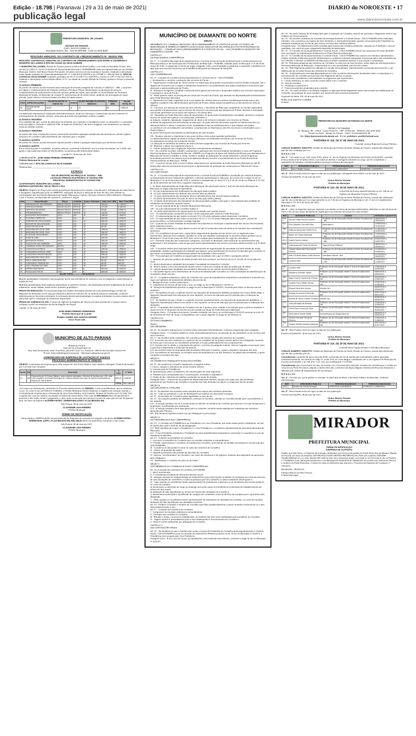Edição - 18.798 | Paranavaí | 29 a 31 de maio de 2021|
DIARIO do NOROESTE • 17
publicação legal
www.diariodonoroeste.com.br
PREFEITURA MUNICIPAL DE LOANDA
ESTADO DO PARANÁ
CNPJ 76.972.074/0001-51
Rua Mato Grosso, 354 - CEP 87.900-000 - Fone 44-3425-8400
RESCISÃO AMIGÁVEL DO CONTRATO DE CREDENCIAMENTO Nº. 48/2021-PML
RESCISÃO CONTRATUAL AMIGÁVEL DO CONTRATO DE CREDENCIAMENTO QUE ENTRE SI CELEBRAM O MUNICÍPIO DE LOANDA E RITA DE CASSIA DA SILVA SANDER
O MUNICÍPIO DE LOANDA, Estado do Paraná, pessoa jurídica de direito público, com sede na Rua Mato Grosso, 354, inscrita no CNPJ nº. 76.972.074/0001-51 doravante denominada CONTRATANTE neste ato representado por seu Prefeito Municipal, Senhor José Maria Pereira Fernandes, em pleno exercício de seu mandato e funções, residente e domiciliado nesta cidade, portador da Cédula de Identidade RG nº. 2.045.879-8 SSP/PR e do CPF/MF nº. 389.032.969-15, RITA DE CASSIA DA SILVA SANDER, brasileira, portadora do RG nº 12.349.772-4 SSP/PR e, inscrita no CPF nº 092.162.749-13, residente e domiciliada na Rua Antônio Mella, nº 07, na cidade de Loanda, Estado do Paraná, ajustam e firmam a presente rescisão.
CLÁUSULA PRIMEIRA
As partes em comum acordo resolvem pela realização de rescisão amigável do Contrato nº 048/2021 – PML, o qual tem por objeto o Credenciamento de Pessoas Jurídicas e Pessoas Físicas interessadas na prestação de serviços complementares de profissionais na área de serviços gerais de saúde, para atender as necessidades da Secretaria Municipal de Saúde, do Município de Loanda-Pr, pelo período de 06 (seis) meses, podendo ser prorrogado por igual período, pelos valores e serviços fixados nos itens da tabela abaixo.
| ITEM | ESPECIFICAÇÕES | VALOR PLANTÃO 12 HORAS R$ | VAGAS | QUANT MÁXIMA PLANTÕES MENSAIS | PERÍODO MÊS | VALOR TOTAL R$ |
| --- | --- | --- | --- | --- | --- | --- |
| 06 | Serviços gerais saúde | 84,50 | 01 | 15 | 06 | 7.605,00 |
Considerando requerimento solicitando descredenciamento, tendo em vista que a credenciada não tem interesse no prosseguimento do referido contrato, razão pela qual esta municipalidade acolheu o pedido.
CLÁUSULA SEGUNDA
Fica estabelecido que, a partir da assinatura do presente, por consenso e transigência entre o contratante e o contratado, está rescindido o Contrato nº 048/2021-PML, firmado em 20/05/2021, de forma amigável, com fundamento na cláusula sexta do referido contrato.
CLÁUSULA TERCEIRA
As partes dão entre si quitações mútuas, declarando inexistirem quaisquer pendências decorrentes do contrato original, tampouco ter ocorrido o descumprimento das cláusulas que o compõe.
CLÁUSULA QUARTA
As partes em comum acordo renunciam expressamente o direito a qualquer indenização que porventura existir.
CLÁUSULA QUINTA
E por estarem justas e acordadas, as partes assinam o presente instrumento, por si e seus sucessores, em 3 (três) vias iguais e rubricadas para todos os fins de direito, na presença das testemunhas abaixo.
Loanda-Pr, 26 de maio de 2021.
CREDENCIANTE : JOSÉ MARIA PEREIRA FERNANDES
Prefeito Municipal de Loanda
CREDENCIADO: RITA DE CASSIA DA SILVA SANDER
Testemunhas: ____________________ ____________________
EXTRATO
ATA DE REGISTRO DE PREÇOS Nº 101/2021 – PML
LICITAÇÃO PREGÃO ELETRÔNICO Nº 043/2021-PML
PROCESSO ADMINISTRATIVO Nº 072/2021-PML
CONTRATANTE: MUNICÍPIO DE LOANDA
EMPRESA DETENTORA: INOVA TRUCK LTDA
OBJETO: Registro de Preços para eventual prestação de serviços de conserto, manutenção e substituição de velocímetros e tacógrafos, regularização junto ao INMETRO, reposição de peças e utilização de mão de obra, para atender as necessidades das Secretarias Municipais de Saúde, Educação e Cultura, Serviços Urbanos e Meio Ambiente e Esportes Lazer e Turismo, do Município de Loanda-Pr, conforme a seguir:
| Item | Especificação | Marca | Unidade | Quant. Estimada | Valor Unit. (R$) | Valor Total (R$) |
| --- | --- | --- | --- | --- | --- | --- |
| 1 | AFERIÇÃO DE TACÓGRAFO | INOVA TRUCK | SERVIÇ | 37 | 100,00 | 3.700,00 |
| 2 | SERVIÇO ENSAIO | INOVA TRUCK | SERVIÇ | 37 | 172,50 | 6.382,50 |
| 3 | SERVIÇO SELAGEM | INOVA TRUCK | SERVIÇ | 37 | 83,49 | 3.089,13 |
| 4 | PROGRAMAÇÃO | INOVA TRUCK | SERVIÇ | 18 | 115,00 | 2.070,00 |
| 5 | MOLDURA TACÓGRAFO | VDO | UN | 10 | 145,00 | 1.450,00 |
| 6 | PLATINA COMPLETA | VDO | UN | 6 | 500,00 | 3.000,00 |
| 7 | SENSOR DE VELOCIDADE | VDO | UN | 10 | 540,00 | 5.400,00 |
| 8 | MOTOR DE VELOCIDADE | VDO | UN | 10 | 230,00 | 2.300,00 |
| 9 | JOGO DE AGULHA | VDO | UN | 15 | 95,00 | 1.425,00 |
| 10 | MAQUINA RELOGIO 1308 | VDO | UN | 10 | 195,00 | 1.950,00 |
| 11 | MAQUINA RELOGIO 1318 | VDO | UN | 10 | 240,00 | 2.400,00 |
| 12 | PLACA DE TACÓGRAFO | VDO | UN | 10 | 470,00 | 4.700,00 |
| 13 | GAVETA 1390 | VDO | UN | 10 | 290,00 | 2.900,00 |
| 14 | MOTOR DE PASSO | VDO | UN | 10 | 290,00 | 2.900,00 |
| 15 | PLACA CIR. DA LÂMPADA | VDO | UN | 10 | 140,00 | 1.400,00 |
| 16 | TOMADAS PARA TACÓGRAFO | REVIQ | UN | 15 | 18,00 | 270,00 |
| 17 | CHICOTE ELÉTRICO | REVIQ | UN | 10 | 190,00 | 1.900,00 |
| 18 | CONJUNTO DISPLAY 1390 | VDO | UN | 10 | 650,00 | 6.500,00 |
| 19 | CONJUNTO REGISTRADOR | VDO | UN | 10 | 295,00 | 2.950,00 |
| 20 | MAQUINA RELOGIO 1319 | VDO | UN | 10 | 245,00 | 2.450,00 |
| 21 | FACA 1390/1318/1308 | VDO | UN | 10 | 55,00 | 550,00 |
| 22 | CONJUNTO TRANSIÇÃO | VDO | UN | 10 | 48,00 | 480,00 |
| 23 | EIXO TRANSIÇÃO 1390 | VDO | UN | 15 | 68,00 | 1.020,00 |
| 24 | IMPRESSOR BVDR | VDO | UN | 4 | 500,00 | 2.000,00 |
| 25 | PLACA AJUSTE W | VDO | UN | 6 | 400,00 | 2.400,00 |
| VALOR TOTAL.................R$ 65.586,63 | | | | | | |
01.1 As quantidades constantes no(s) quadro(s) acima são estimativas de consumo, não se obrigando a administração à aquisição total.
01.2 A(s) quantidade(s) do(s) objeto(s) estimado(s) no presente certame, não poderá(ão) ser(em) ampliada(s) por meio de aditamento, sendo vedado, dessa forma, aumento quantitativo.
PRAZO DE EXECUÇÃO: Os serviços/entrega dos objetos solicitados deverão ser executados/entrega no Pátio de Máquinas do Município ou em situação específica deverá os mesmos ser na sede da empresa contratada, conforme determinação da Secretaria solicitante. A contratada deverá executa/entregar os objetos solicitados no prazo máximo de 03 (três) dias após a solicitação da Secretaria responsável.
PRAZO DE VIGÊNCIA DA ATA: O prazo de vigência do Registro de Preços será pelo período de 12 (doze) meses, contados a partir da assinatura da Ata de Registro de Preços
Loanda, 27 de maio de 2021.
JOSÉ MARIA PEREIRA FERNANDES
Prefeito Municipal de Loanda
ROSELI GOMES DOS SANTOS DEPIERI
Inova Truck Ltda
MUNICÍPIO DE ALTO PARANÁ
Estado do Paraná
CNPJ Nº 76.279.967/0001-16
Rua José de Anchieta, 1641–Fone/Fax: (44) 3447.1122–Cx. Postal 61–CEP:87750-000-Alto Paraná–PR
E-mail: licitacao@altoparana.pr.gov.br - http://www.altoparana.pr.gov.br
COMUNICADO DE DISPENSA DE LICITAÇÃO Nº 016/2021
PROCESSO ADMINISTRATIVO Nº 059/2021
OBJETO: Contratação de empresa para a Escavação de uma Fossa Séptica mais material, metragem: 3metros de fundura por 1,20 total 3,60 completa.
| Quant | UN | Descrição | V. Unit. | V. Total |
| --- | --- | --- | --- | --- |
| 01 | UN | Escavação de 01 Fossa Séptica, mais material metragem: 3metros de fundura por 1,20, total 3,60 completa na Escola Municipal de Cristiano Barbon,(na casa do caseiro) localizada no Distrito de Santa Maria. | 430,00 | 1.548,00 |
| | | | TOTAL | R$1.548,00 |
Com base nas informações constantes no Processo Administrativo nº 059/2021, e ante as justificativas, que se embasou no art. 24, inciso II da Lei Federal nº 8.666/93, o Prefeito Municipal resolve dispensar a exigência de licitação visando a Contratação de empresa para a escavação de uma Fossa Séptica, mais material, 3metros de fundura por 1,20 total 3,60 completa (na casa do caseiro), localizada no Distrito de Santa Maria. Pelo valor de R$1.548,00 (Hum mil quinhentos e quarenta e oito reais), sendo o pagamento a vista, após a execução dos serviços e prazo de execução em até 15 (quinze) dias, em favor da empresa ALTEMIR FIATES– 02959570936 (CNPJ: 27.112.881/0001-99).
Alto Paraná, 28 de maio de 2021.
CLAUDEMIR JOIA PEREIRA
Prefeito Municipal
TERMO DE RATIFICAÇÃO
Torna pública a RATIFICAÇÃO do procedimento de Dispensa de Licitação em epígrafe a empresa ALTEMIR FIATES – 02959570936: (CNPJ: 27.112.881/0001-99), R$1.548,00 (Hum mil quinhentos e quarenta e oito reais).
Alto Paraná, 28 de maio de 2021.
CLAUDEMIR JÓIA PEREIRA
Prefeito Municipal
MUNICÍPIO DE DIAMANTE DO NORTE
MINUTA
REGIMENTO DO CONSELHO MUNICIPAL DE ACOMPANHAMENTO E CONTROLE SOCIAL DO FUNDO DE MANUTENÇÃO E DESENVOLVIMENTO DA EDUCAÇÃO BÁSICA E DE VALORIZAÇÃO DOS PROFISSIONAIS DA EDUCAÇÃO – CONSELHO DE ACOMPANHAMENTO E CONTROLE SOCIAL - CACS FUNDEB DO MUNICÍPIO DE DIAMANTE DO NORTE – PR.
CAPÍTULO I
DA FINALIDADE E COMPETÊNCIA
Art. 1º - O Conselho Municipal de Acompanhamento e Controle Social do Fundo de Manutenção e Desenvolvimento da Educação Básica e de Valorização dos Profissionais da Educação – FUNDEB, instituído pela Lei Municipal nº 20 de 26 de março de 2021, é organizado na forma de órgão colegiado e tem como finalidade acompanhar a repartição, transferência e aplicação dos recursos financeiros do FUNDEB do Município de Diamante do Norte/PR.
CAPÍTULO II
DAS COMPETÊNCIAS
Art. 2º - Compete ao Conselho de Acompanhamento e Controle Social - CACS FUNDEB:
I - Acompanhar e controlar a aplicação dos recursos do Fundo;
II - Supervisionar a realização do censo escolar e a elaboração da proposta orçamentária anual no âmbito municipal, com o objetivo de concorrer para o regular e tempestivo tratamento e encaminhamento dos dados estatísticos e financeiros que alicerçam a operacionalização do Fundo;
III - Examinar os registros contábeis e demonstrativos gerenciais mensais e atualizados relativos aos recursos repassados e recebidos à conta do Fundo;
IV - Emitir parecer sobre as prestações de contas dos recursos do Fundo, que deverão ser disponibilizadas trimestralmente pelo Poder Executivo Municipal;
V - Apresentar ao Poder Legislativo local e aos órgãos de controle interno e externo manifestação formal acerca dos registros contábeis e dos demonstrativos gerenciais do Fundo, dando ampla transparência ao documento em sítio da internet;
VI - Convocar, por decisão da maioria de seus membros, o Secretário de Educação competente ou servidor equivalente para prestar esclarecimentos acerca do fluxo de recursos e da execução das despesas do Fundo, devendo a autoridade convocada apresentar-se em prazo não superior a 30 (trinta) dias;
VII - Requisitar ao Poder Executivo cópia de documentos, os quais serão imediatamente concedidos, devendo a resposta ocorrer em prazo não superior a 20 (vinte) dias, referentes a:
a) licitação, empenho, liquidação e pagamento de obras e de serviços custeados com recursos do Fundo;
b) folhas de pagamento dos profissionais da educação, as quais deverão discriminar aqueles em efetivo exercício na educação básica e indicar o respectivo nível, modalidade ou tipo de estabelecimento a que estejam vinculados;
c) convênios com as instituições comunitárias, convencionais ou filantrópicas sem fins lucrativos e conveniadas com o Poder Público e
d) outras informações necessárias ao desempenho de suas funções.
VIII - Realizar vistorias e inspetorias in loco para verificar, entre outras questões pertinentes:
a.o desenvolvimento regular de obras e serviços efetuados nas instituições escolares com recursos do Fundo;
b.a adequação do serviço de transporte escolar;
c.a utilização em benefício do sistema de ensino de bens adquiridos com recursos do Fundo para esse fim.
IX - Elaborar e alterar seu regimento interno e
X - Outras atribuições que a legislação específica eventualmente estabeleça.
§ 1º - Ao conselho incumbe, também, acompanhar a aplicação dos recursos federais transferidos à conta do Programa Nacional de Apoio ao Transporte do Escolar - PNATE e do Programa de Apoio aos Sistemas de Ensino para Atendimento à Educação de Jovens e Adultos e, ainda, receber e analisar as prestações de contas referentes a esses Programas, formulando pareceres conclusivos acerca da aplicação desses recursos e encaminhando-os ao Fundo Nacional de Desenvolvimento da Educação - FNDE.
§ 2º - O parecer de que trata o inciso IV deste artigo deverá ser apresentado ao Poder Executivo Municipal em até 30 (trinta) dias antes do vencimento do prazo para a apresentação da prestação de contas junto ao Tribunal de Contas.
CAPÍTULO III
DA COMPOSIÇÃO
Art. 3º - O Conselho Municipal de Acompanhamento e Controle Social do FUNDEB é constituído por membros titulares, acompanhados de seus respectivos suplentes, conforme representação e indicação, de acordo com o artigo 2o da Lei Municipal nº 20 de 26 de março de 2021, e conforme o estabelecido no inciso IV e § 1º do art. 34 da Lei Federal nº 14.113, de 25 de dezembro de 2020 terá a seguinte composição:
I - 02 (dois) representantes do Poder Executivo Municipal, dos quais pelo menos 1 (um) da Secretaria Municipal de Educação ou órgão educacional equivalente;
II - 01 (um) representante dos professores da educação básica pública;
III - 01 (um) representante dos diretores das escolas básicas públicas;
IV - 01 (um) representante dos servidores técnico-administrativos das escolas básicas públicas;
V - 02 (dois) representantes dos pais de alunos da educação básica pública;
VI - 02 (dois) representantes dos estudantes da educação básica pública, dos quais 1 (um) indicado pela entidade de estudantes secundaristas, quando houver;
VII – 01 (um) representante do Conselho Municipal de Educação;
VIII – 01 (um) representante do Conselho Tutelar e
IX - 02 (dois) representantes de organizações da sociedade civil, quando houver.
§ 1º - Os representantes constantes do inciso I serão indicados pelo Chefe do Poder Executivo.
§ 2º - Os representantes de que tratam os incisos VII e VIII serão indicados pelos respectivos Conselhos.
§ 3º - Os representantes de que tratam os incisos II, III, IV, V, VI e IX serão indicados pelos seus pares, através de processo eletivo, na forma prevista no artigo seguinte.
§ 4º - Quando não houver entidade de estudantes secundaristas no município o representante dos alunos será escolhido pelos respectivos pares.
§ 5º - A indicação referida no caput deverá ocorrer em até 20 (vinte) dias antes do término do mandato dos conselheiros anteriores.
§ 6º - Os conselheiros de que trata o caput deste artigo deverão guardar vínculo formal com os segmentos que representam, devendo esta condição constituir-se como pré-requisito à participação no processo eletivo previsto na Lei Municipal nº 20 de 26 de março de 2021, bem como condição para manutenção do cargo de conselheiro.
§ 7º - Havendo sindicatos das respectivas categorias, com base no Município, estes indicarão os representantes dos professores e dos servidores, caso em que para esses representantes não haverá o processo eletivo previsto no § 3º deste artigo.
§ 8º - O processo eletivo para indicação dos representantes de organizações da sociedade civil será dotado de ampla publicidade, vedada a participação de entidades que figurem como beneficiárias de recursos fiscalizados pelo Conselho ou que sejam contratadas pela administração pública da localidade a título oneroso.
§ 9º - Para participar do Conselho as organizações da sociedade civil a que se refere o parágrafo anterior:
I – deverão ser pessoas jurídicas de direito privado sem fins lucrativos, nos termos da Lei nº 13.019, de 31 de julho de 2014;
II – devem desenvolver atividades direcionadas à localidade do respectivo Conselho;
III - devem atestar o seu funcionamento há pelo menos 1 (um) ano contado da data de publicação do edital;
IV – devem desenvolver atividades relacionadas à educação ou ao controle social dos gastos públicos e
V - não podem figurar como beneficiárias de recursos fiscalizados pelo Conselho ou como contratadas da administração da localidade a título oneroso.
Art. 4º – O suplente substituirá o titular do Conselho nos casos de impedimentos temporários e provisórios e assumirá sua vaga nas hipóteses de afastamento definitivo decorrente de:
I - desligamento por motivos particulares;
II - rompimento do vínculo de que trata o § 6o, do artigo 2o da Lei Municipal nº 20/2021 e
III - situação de impedimento previsto no artigo 5o da Lei Municipal nº 20/2021, incorrida pelo titular no decorrer de seu mandato.
§ 1º - Na hipótese em que o suplente incorrer nas situações de afastamento definitivo previstas nos incisos deste artigo, o segmento representado fará indicação de novo suplente, na forma da indicação que foi utilizada para a indicação do afastado.
§ 2º - Na hipótese em que o titular e o suplente incorram simultaneamente nas situações de afastamentos definitivos, o segmento representado indicará novo titular e novo suplente, na forma de indicação que foi utilizada para a indicação dos afastados.
Art. 5º – O mandato dos membros do Conselho será de 4 (quatro) anos, vedada a recondução para o próximo mandato, e iniciar-se-á em 1º de janeiro do terceiro ano de mandato do titular do Poder Executivo Municipal.
Parágrafo Único - O mandato do primeiro Conselho instituído com fulcro na Lei Municipal nº 20/2021 encerrar-se-á em 31 de dezembro de 2022 de modo a compatibilizar com o prazo disposto no artigo 9o da referida Lei.
CAPÍTULO IV
DO FUNCIONAMENTO
Seção I
DAS REUNIÕES
Art. 6º - As reuniões ordinárias do Conselho serão realizadas trimestralmente, conforme programado pelo colegiado.
Parágrafo Único - O Conselho poderá se reunir extraordinariamente por convocação do seu presidente ou de um terço dos seus membros.
Art. 7º - As reuniões serão realizadas com a presença da maioria simples dos membros do Conselho.
§ 1º. A reunião não será realizada se o quórum não se completar até 30 (trinta) minutos após a hora designada, lavrando-se termo que mencionará os conselheiros presentes e os que justificadamente não compareceram.
§ 2º. Quando não for obtida a composição de quórum, na forma do parágrafo anterior, será em segunda convocação, para a qual ficará dispensada a verificação de quórum.
§ 3º. As reuniões serão secretariadas pela Secretária eleita pelo Conselho, a quem competirá a lavratura das atas.
§ 4º. Na ausência da Secretária, as reuniões serão secretariadas por um dos membros, escolhido pelo presidente, a quem competirá a lavratura das atas.
SEÇÃO II
DA ORDEM DOS TRABALHOS E DAS DISCUSSÕES
Art. 8º - As reuniões do Conselho obedecerão à seguinte ordem:
I. Leitura, votação e assinatura da ata da reunião anterior;
II. Comunicação da Presidência;
III. Apresentação, pelos conselheiros, de comunicações de cada segmento;
IV. Relatório das correspondências e comunicações, recebidas e expedidas e
V. Ordem do dia, referente às matérias constantes na pauta da reunião.
Parágrafo Único – A leitura da ata poderá ser dispensada pelo Plenário, quando sua cópia tiver sido distribuída previamente aos membros do Conselho ou quando tiver sido efetuada sua leitura no respectivo dia da reunião.
SEÇÃO III
DAS DECISÕES E VOTAÇÕES
Art. 9º - As decisões nas reuniões serão tomadas pela maioria dos membros presentes.
Art. 10 - Cabe ao presidente o voto de desempate nas matérias em discussão e votação.
Art. 11 - As decisões do Conselho serão registradas no livro de ata.
Art. 12 - As votações poderão ser simbólicas, nominais ou secretas, cabendo ao Conselho decidir qual o procedimento a ser adotado.
§ 1º - A votação simbólica far-se-á conservando-se silentes os membros do Conselho que aprovam e os que desaprovam a proposição, manifestando por aclamação.
§ 2º - A votação simbólica será regra geral para as votações, somente sendo rejeitada por solicitação dos membros, aprovada pelo Plenário.
§3º - Em nenhuma hipótese haverá voto por delegação ou procuração.
SEÇÃO IV
DA PRESIDÊNCIA E SUA COMPETÊNCIA
Art. 13 - O Conselho do FUNDEB terá um Presidente e um Vice-Presidente, que serão eleitos pelos conselheiros, em até 20 (vinte) dias após a data do ato de designação.
§ 1°. Está impedido de ocupar a Presidência e a Vice-Presidência o conselheiro representante da Secretaria Municipal de Educação.
§ 2°. O Vice-Presidente substituirá o Presidente em seus impedimentos temporários e eventuais e o sucederá no caso de impedimento definitivo.
Art. 14 - Compete ao presidente do Conselho:
I - Convocar os membros do Conselho para as reuniões ordinárias e extraordinárias;
II - Presidir, supervisionar e coordenar os trabalhos do Conselho, promovendo as medidas necessárias à consecução das suas finalidades;
III - Coordenar as discussões e tomar os votos dos membros do Conselho;
IV - Dirimir as questões de ordem;
V - Expedir documentos decorrentes de decisões do Conselho;
VI - Aprovar "ad referendum" do Conselho, nos casos de relevância e de urgência, matérias que dependem de aprovação pelo colegiado e
VII - Representar o Conselho em juízo ou fora dele.
SEÇÃO V
DOS MEMBROS DO CONSELHO E SUAS COMPETÊNCIAS
Art. 15. A atuação dos membros do Conselho do FUNDEB:
I - não é remunerada;
II - é considerada atividade de relevante interesse social;
III - assegura isenção da obrigatoriedade de testemunhar sobre informações recebidas ou prestadas em razão do exercício de suas atividades de conselheiro e sobre as pessoas que lhes confiarem ou deles receberem informações e
IV - veda, quando os conselheiros forem representantes de professores e diretores ou de servidores das escolas públicas, no curso do mandato:
a) exoneração ou demissão do cargo ou emprego sem justa causa ou transferência involuntária do estabelecimento de ensino em que atuam;
b) atribuição de falta injustificada ao serviço em função das atividades do conselho e
c) afastamento involuntário e injustificado da condição de conselheiro antes do término do mandato para o qual tenha sido designado.
V - Veda, quando os conselheiros forem representantes de estudantes em atividades do conselho, no curso do mandato, atribuição de falta injustificada nas atividades escolares.
Art. 16 - Perderá o mandato o membro do Conselho que faltar injustificadamente a quatro reuniões consecutivas ou a seis intercaladas durante o ano.
Art. 17 - Compete aos membros do Conselho:
I - Comparecer às reuniões ordinárias e extraordinárias;
II - Participar das reuniões do Conselho;
III - Estudar e relatar, nos prazos estabelecidos, as matérias que lhes forem distribuídas pelo presidente do Conselho;
IV - Sugerir normas e procedimentos para o bom desempenho e funcionamento do Conselho e
V - Exercer outras atribuições, por delegação do Conselho.
CAPÍTULO V
DAS DISPOSIÇÕES FINAIS
Art. 18 – Na hipótese em que o membro que ocupa a função de Presidente do Conselho de Acompanhamento e Controle Social - CACS FUNDEB incorrer na situação de afastamento definitivo prevista no art. 11 da Lei Municipal nº 20/2021, a Presidência será ocupada pelo Vice-Presidente.
Parágrafo único - E em caso de recusa ou impedimento, será realizada nova eleição, conforme o artigo 4o da Lei Municipal nº 20/2021.
Art. 19 - No prazo máximo de 30 (trinta) dias após a instalação do Conselho, deverá ser aprovado o Regimento Interno que viabilize seu funcionamento.
Art. 20 - As reuniões ordinárias do Conselho de Acompanhamento e Controle Social - CACS FUNDEB serão realizadas trimestre, com a presença da maioria de seus membros, e, extraordinariamente, quando convocados pelo Presidente ou mediante solicitação por escrito de pelo menos um terço dos membros efetivos.
Parágrafo único - As deliberações serão tomadas pela maioria dos membros presentes, cabendo ao Presidente o voto de qualidade, nos casos em que o julgamento depender de desempate.
Art. 21 - O Conselho de Acompanhamento e Controle Social - CACS FUNDEB atuará com autonomia em suas decisões, sem vinculação ou subordinação institucional ao Poder Executivo Municipal.
Art. 22 - O Conselho de Acompanhamento e Controle Social - CACS FUNDEB não contará com estrutura administrativa própria, devendo o Município garantir infraestrutura e condições materiais adequadas à execução plena das competências do Conselho e oferecer ao Ministério da Educação os dados cadastrais relativos à sua criação e composição.
Art. 23 - Eventuais despesas dos membros do Conselho, no exercício de suas funções, serão objeto de solicitação junto a Secretaria Municipal de Educação, comprovando-se a sua necessidade, para fins de custeio.
Art. 24 - Este Regimento poderá ser alterado em reunião extraordinária, expressamente convocada para esse fim, e por deliberação de 2/3 (dois terços) dos membros do Conselho.
Art. 25 – A administração municipal disponibilizará em sítio na internet informações atualizadas sobre a composição e o funcionamento do Conselho de que trata este Regimento Interno, incluídos:
I - Nomes dos conselheiros e das entidades ou segmentos que representam;
II - Correio eletrônico ou outro canal de contato direto com o conselho;
III - atas de reuniões;
IV - Relatórios e pareceres e
V - Outros documentos produzidos pelo conselho
Art. 26 – Os casos omissos e as dúvidas surgidas na aplicação deste Regimento serão solucionados por deliberação do Conselho, em qualquer de suas reuniões, por maioria de seus membros presentes.
Diamante do Norte, PR, 28 de maio de 2021.
ELIEL DOS SANTOS CORREA
Prefeito
PREFEITURA DO MUNICÍPIO DE PARAÍSO DO NORTE
ESTADO DO PARANÁ
Av. Tapejara, 88 - Centro - Caixa Postal 91 - CEP: 87780-000 - Telefone: (44) 3431-8000
Paraíso do Norte - Estado do Paraná - CNPJ: 75.476.556/0001-58
Site: https://paraisodonorte.atende.net - E-mail: prefeitura_pso05@hotmail.com
PORTARIA Nº 152, DE 27 DE MAIO DE 2021.
Concede Licença Especial (Licença-Prêmio).
CARLOS ALBERTO VIZZOTTO, Prefeito do Município de Paraíso do Norte, Estado do Paraná, usando das atribuições que lhe são conferidas por Lei,
R E S O L V E :
Art. 1º - Com base no art. 136, inciso XVIII, alínea "a", da Lei Orgânica do Município de Paraíso do Norte/PR, conceder licença especial de 03 (três) meses, com todos os direitos e vantagens inerentes ao cargo, por ter completado o quinquênio de trabalho a servidora pública municipal conforme discriminação:
| MAT. | SERVIDORA PÚBLICA | PERÍODO/AQUISIÇÃO | PERÍODO/CONCESSÃO |
| --- | --- | --- | --- |
| 690-3 | Ana Cláudia Tiveron | 10/11/2015 a 09/11/2020 | 05/05/2021 a 02/08/2021 |
Art. 2º - Esta Portaria entra em vigor na data de sua publicação, retroagindo seus efeitos a 5 de maio de 2021.
Paraíso do Norte/PR, 27 de maio de 2021.
Carlos Alberto Vizzotto
Prefeito do Município
PORTARIA Nº 153, DE 28 DE MAIO DE 2021.
Conversão da licença especial prevista no art. 136 da Lei Orgânica do Município (Licença Prêmio).
CARLOS ALBERTO VIZZOTTO, Prefeito do Município de Paraíso do Norte, Estado do Paraná, usando das atribuições que lhe são conferidas por Lei, especialmente no art. 136 da Lei Orgânica do Município e art. 1º da Lei Complementar Municipal nº 15, de 5 de março de 2015,
R E S O L V E :
Art. 1º - Listar as seguintes licenças especiais concedidas na forma de pecúnia indenizatória, deferidas no mês de maio de 2021, a fim de que sejam devidamente registradas nos assentos funcionais de cada servidor:
| MAT. | SERVIDOR PÚBLICO | CARGO | PERÍODO AQUISITIVO |
| --- | --- | --- | --- |
| 818-2 | Daiane Felipe Ramos Dubiela | Professor (a) de Educação Infantil e Ensino Fundamental - 40h | 24/03/2016 a 23/03/2021 |
| 662-1 | Diva Vassoler Carvalho Dias | Merendeira I | 22/06/2014 a 21/06/2019 |
| 799-1 | Edileusa Aparecida Toneli Porto | Professor (a) de Educação Infantil e Ensino Fundamental - 20h | 17/08/2015 a 16/08/2020 |
| 812-1 | Elaine de Cássia Machado | Professor (a) de Educação Infantil e Ensino Fundamental - 40h | 17/02/2016 a 16/02/2021 |
| 811-2 | Isabel Celoria Volante | Professor (a) de Educação Infantil e Ensino Fundamental - 40h | 15/02/2016 a 14/02/2021 |
| 424-1 | José Aparecido Paula de Morais | Vigia de Bens Públicos | 04/03/2012 a 03/03/2017 |
| 821-1 | Josiane Aparecida Francisqueti Ceccon | Professor (a) de Educação Infantil e Ensino Fundamental - 40h | 11/04/2016 a 10/04/2021 |
| 649-2 | Kelly Christian Bueno Gallo Moreno | Atendente Infantil - 40h | 12/11/2015 a 26/03/2021 |
| 566-2 | Lucilene Kiihl | Professor (a) de Educação Infantil e Ensino Fundamental - 20h | 12/05/2016 a 11/05/2021 |
| 566-3 | Lucilene Kiihl | Professor (a) de Educação Infantil e Ensino Fundamental - 20h | 17/08/2015 a 16/08/2020 |
| 822-1 | Marcilene Orlando Vandal | Professor (a) de Educação Infantil e Ensino Fundamental - 20h | 04/05/2016 a 03/05/2021 |
| 146-1 | Maria Gorete Urgniani de Freitas | Professor (a) de Educação Infantil e Ensino Fundamental - 20h | 25/03/2015 a 12/05/2021 |
| 571-2 | Quitéria Paiva Villela Santos | Professor (a) de Educação Infantil e Ensino Fundamental - 20h | 12/05/2016 a 11/05/2021 |
| 695-1 | Raquel Alves dos Santos | Zelador (a) I | 24/04/2016 a 23/04/2021 |
| 810-2 | Rodrigo Francisco D'Almeida | Professor (a) de Educação Infantil e Ensino Fundamental - 40h | 05/02/2016 a 04/02/2021 |
| 661-1 | Rosely de Souza Santos Cardoso | Zelador (a) I | 05/04/2016 a 04/04/2021 |
| 572-2 | Soely Bertoldo de Almeida | Professor (a) de Educação Infantil e Ensino Fundamental - 20h | 12/05/2016 a 11/05/2021 |
| 348-1 | Sonia Eliza Correia da Silva | Professor (a) de Educação Infantil e Ensino Fundamental - 20h | 28/06/2015 a 26/08/2020 |
| 297-1 | Sônia Maria Guelfi Toledo | Farmacêutico (a) / Bioquímico (a) | 04/04/2013 a 03/04/2018 |
| 822-1 | Taziane Portante Souto de Oliveira | Professor (a) de Educação Infantil e Ensino Fundamental - 40h | 12/04/2016 a 11/04/2021 |
| 793-3 | Viviane Andréia Manhani Macedo | Professor (a) de Educação Infantil e Ensino Fundamental - 20h | 02/07/2015 a 01/07/2020 |
Art. 2º - Esta Portaria entra em vigor na data de sua publicação.
Paraíso do Norte/PR, 28 de maio de 2021.
Carlos Alberto Vizzotto
Prefeito do Município
PORTARIA Nº 154, DE 28 DE MAIO DE 2021.
Concede férias regulamentares a Servidora Municipal.
CARLOS ALBERTO VIZZOTTO, Prefeito do Município de Paraíso do Norte, Estado do Paraná, usando das atribuições que lhe são conferidas por Lei,
Considerando a garantia do gozo anual de férias, acrescidas de 1/3 do salário que normalmente aufere, garantido constitucionalmente, nos termos do artigo 7º, inciso XVII, da Carta Magna, combinada com a Lei Orgânica do Município de Paraíso do Norte/PR, e art. 98, § 5º; e art. 102, da Lei Municipal nº 17/1993;
Considerando que a funcionária em tela, de acordo com o levantamento realizado, levando em consideração o contido em vista de sua Ficha Funcional, adquiriu o direito elencado, conforme solicitação dirigida à Divisão de Recursos Humanos, e deferida pelo Diretor de Departamento de sua lotação;
R E S O L V E :
Art. 1º - Por este ato, tornar público e conceder 10 (dez) dias de férias a Servidora Pública do Município, conforme discriminação:
| MAT. | SERVIDORA PÚBLICA | PERÍODO/AQUISIÇÃO | PERÍODO/CONCESSÃO |
| --- | --- | --- | --- |
| 1522-1 | Viviane da Paixão Arengue | 03/06/2019 a 02/06/2020 | 07/06/2021 a 16/06/2021 |
Art. 2º - Esta Portaria entra em vigor na data de sua publicação.
Paraíso do Norte/PR, 28 de maio de 2021.
Carlos Alberto Vizzotto
Prefeito do Município
MIRADOR
PREFEITURA MUNICIPAL
TERMO DE RATIFICAÇÃO
DISPENSA DE LICITAÇÃO
Ratifico por este termo, a Dispensa de Licitação, destinados aos serviços de gestão do Poder Executivo de Mirador, Estado do Paraná, em favor da empresa: AM TECNOLOGIA E GESTÃO EM SERVIÇOS LTDA com cadastro CNPJ/MF: 08.096.248/0001-00, no valor total de R$ 1.800,00 (Um mil e oitocentos reais), com base no art.24 Inciso II, da Lei Federal n.º 8.666/93 e suas alterações posteriores e Lei Municipal Nº 0433/2018 de 16/08/2018, de acordo com Pareceres Técnico e Jurídico do Poder Executivo, e tendo em vista os elementos que instruem o Processo de Dispensa de Licitação n.º 031/2021.
Mirador/PR., 28/05/2021
Fabiano Marcos da Silva Travain
Prefeito Municipal